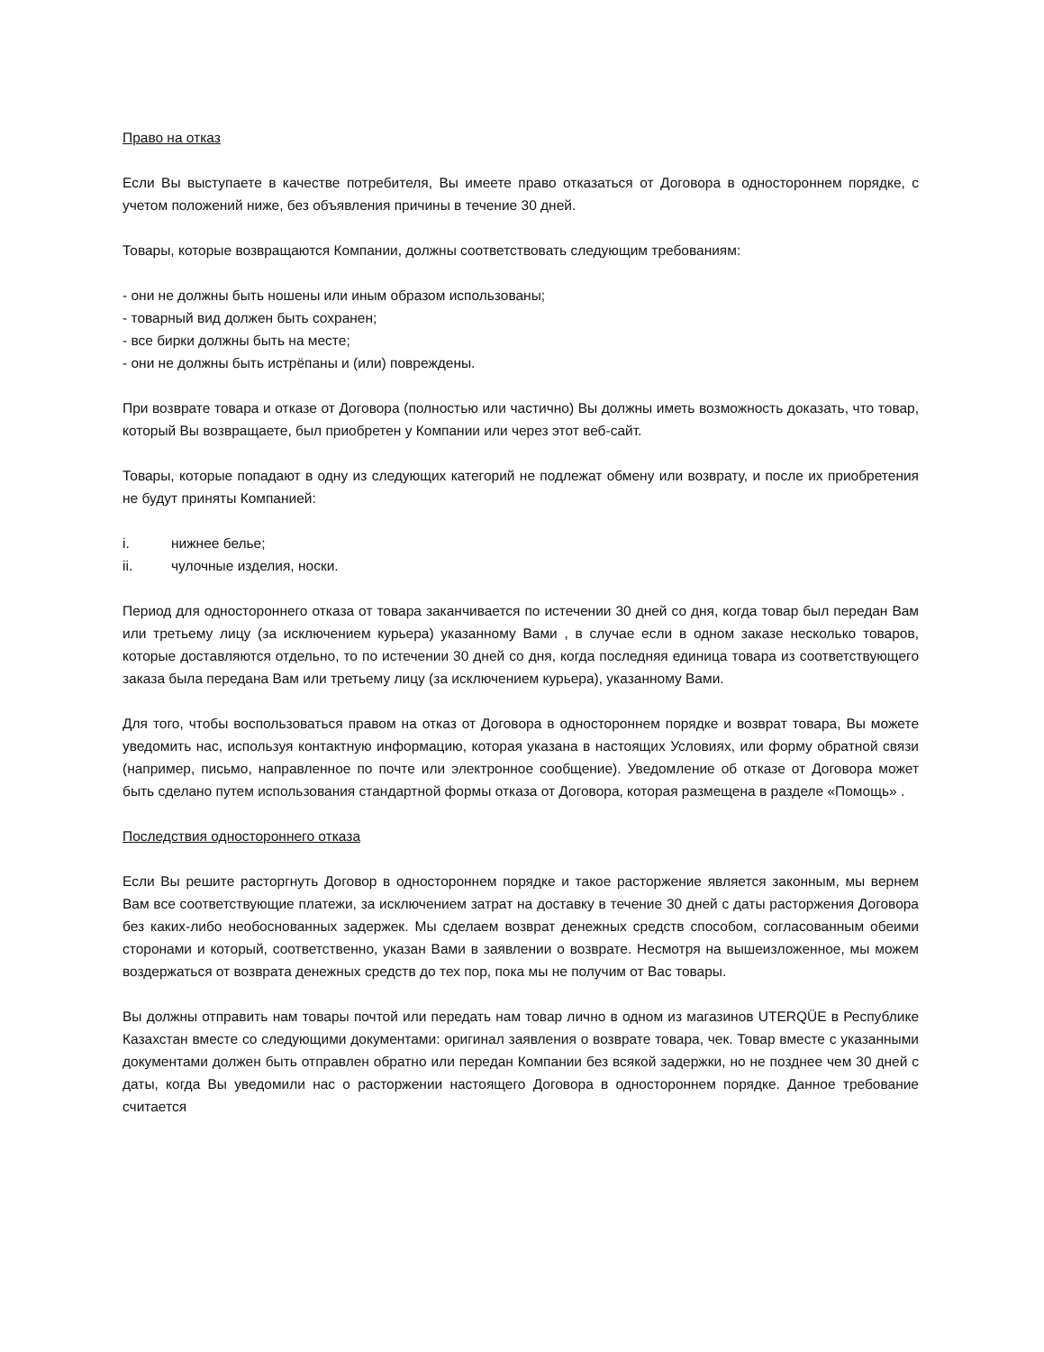Право на отказ
Если Вы выступаете в качестве потребителя, Вы имеете право отказаться от Договора в одностороннем порядке, с учетом положений ниже, без объявления причины в течение 30 дней.
Товары, которые возвращаются Компании, должны соответствовать следующим требованиям:
- они не должны быть ношены или иным образом использованы;
- товарный вид должен быть сохранен;
- все бирки должны быть на месте;
- они не должны быть истрёпаны и (или) повреждены.
При возврате товара и отказе от Договора (полностью или частично) Вы должны иметь возможность доказать, что товар, который Вы возвращаете, был приобретен у Компании или через этот веб-сайт.
Товары, которые попадают в одну из следующих категорий не подлежат обмену или возврату, и после их приобретения не будут приняты Компанией:
i. нижнее белье;
ii. чулочные изделия, носки.
Период для одностороннего отказа от товара заканчивается по истечении 30 дней со дня, когда товар был передан Вам или третьему лицу (за исключением курьера) указанному Вами , в случае если в одном заказе несколько товаров, которые доставляются отдельно, то по истечении 30 дней со дня, когда последняя единица товара из соответствующего заказа была передана Вам или третьему лицу (за исключением курьера), указанному Вами.
Для того, чтобы воспользоваться правом на отказ от Договора в одностороннем порядке и возврат товара, Вы можете уведомить нас, используя контактную информацию, которая указана в настоящих Условиях, или форму обратной связи (например, письмо, направленное по почте или электронное сообщение). Уведомление об отказе от Договора может быть сделано путем использования стандартной формы отказа от Договора, которая размещена в разделе «Помощь» .
Последствия одностороннего отказа
Если Вы решите расторгнуть Договор в одностороннем порядке и такое расторжение является законным, мы вернем Вам все соответствующие платежи, за исключением затрат на доставку в течение 30 дней с даты расторжения Договора без каких-либо необоснованных задержек. Мы сделаем возврат денежных средств способом, согласованным обеими сторонами и который, соответственно, указан Вами в заявлении о возврате. Несмотря на вышеизложенное, мы можем воздержаться от возврата денежных средств до тех пор, пока мы не получим от Вас товары.
Вы должны отправить нам товары почтой или передать нам товар лично в одном из магазинов UTERQÜE в Республике Казахстан вместе со следующими документами: оригинал заявления о возврате товара, чек. Товар вместе с указанными документами должен быть отправлен обратно или передан Компании без всякой задержки, но не позднее чем 30 дней с даты, когда Вы уведомили нас о расторжении настоящего Договора в одностороннем порядке. Данное требование считается